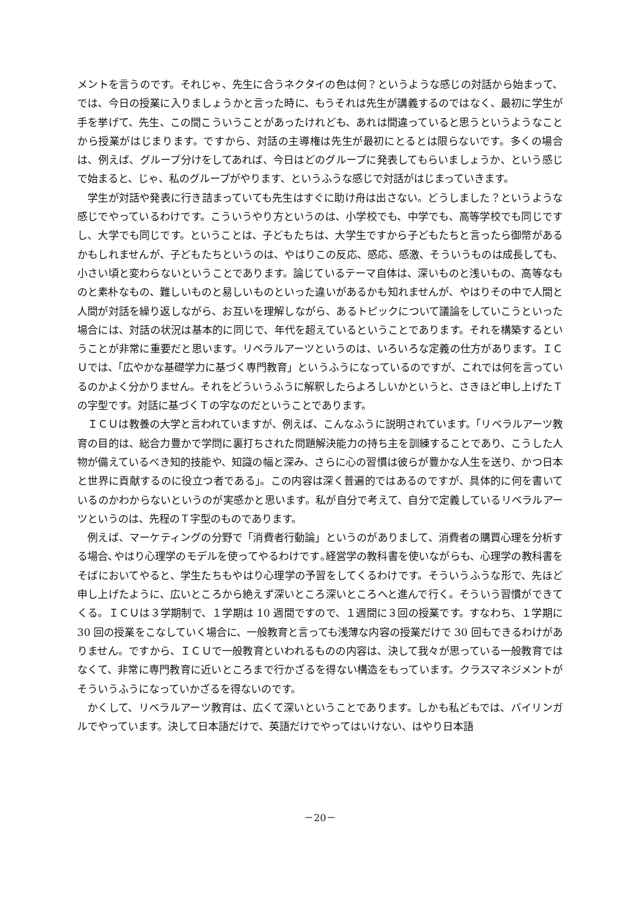メントを言うのです。それじゃ、先生に合うネクタイの色は何？というような感じの対話から始まって、では、今日の授業に入りましょうかと言った時に、もうそれは先生が講義するのではなく、最初に学生が手を挙げて、先生、この間こういうことがあったけれども、あれは間違っていると思うというようなことから授業がはじまります。ですから、対話の主導権は先生が最初にとるとは限らないです。多くの場合は、例えば、グループ分けをしてあれば、今日はどのグループに発表してもらいましょうか、という感じで始まると、じゃ、私のグループがやります、というふうな感じで対話がはじまっていきます。
学生が対話や発表に行き詰まっていても先生はすぐに助け舟は出さない。どうしました？というような感じでやっているわけです。こういうやり方というのは、小学校でも、中学でも、高等学校でも同じですし、大学でも同じです。ということは、子どもたちは、大学生ですから子どもたちと言ったら御幣があるかもしれませんが、子どもたちというのは、やはりこの反応、感応、感激、そういうものは成長しても、小さい頃と変わらないということであります。論じているテーマ自体は、深いものと浅いもの、高等なものと素朴なもの、難しいものと易しいものといった違いがあるかも知れませんが、やはりその中で人間と人間が対話を繰り返しながら、お互いを理解しながら、あるトピックについて議論をしていこうといった場合には、対話の状況は基本的に同じで、年代を超えているということであります。それを構築するということが非常に重要だと思います。リベラルアーツというのは、いろいろな定義の仕方があります。ＩＣＵでは、「広やかな基礎学力に基づく専門教育」というふうになっているのですが、これでは何を言っているのかよく分かりません。それをどういうふうに解釈したらよろしいかというと、さきほど申し上げたＴの字型です。対話に基づくＴの字なのだということであります。
ＩＣＵは教養の大学と言われていますが、例えば、こんなふうに説明されています。「リベラルアーツ教育の目的は、総合力豊かで学問に裏打ちされた問題解決能力の持ち主を訓練することであり、こうした人物が備えているべき知的技能や、知識の幅と深み、さらに心の習慣は彼らが豊かな人生を送り、かつ日本と世界に貢献するのに役立つ者である」。この内容は深く普遍的ではあるのですが、具体的に何を書いているのかわからないというのが実感かと思います。私が自分で考えて、自分で定義しているリベラルアーツというのは、先程のＴ字型のものであります。
例えば、マーケティングの分野で「消費者行動論」というのがありまして、消費者の購買心理を分析する場合､やはり心理学のモデルを使ってやるわけです｡経営学の教科書を使いながらも、心理学の教科書をそばにおいてやると、学生たちもやはり心理学の予習をしてくるわけです。そういうふうな形で、先ほど申し上げたように、広いところから絶えず深いところ深いところへと進んで行く。そういう習慣ができてくる。ＩＣＵは３学期制で、１学期は 10 週間ですので、１週間に３回の授業です。すなわち、１学期に 30 回の授業をこなしていく場合に、一般教育と言っても浅薄な内容の授業だけで 30 回もできるわけがありません。ですから、ＩＣＵで一般教育といわれるものの内容は、決して我々が思っている一般教育ではなくて、非常に専門教育に近いところまで行かざるを得ない構造をもっています。クラスマネジメントがそういうふうになっていかざるを得ないのです。
かくして、リベラルアーツ教育は、広くて深いということであります。しかも私どもでは、バイリンガルでやっています。決して日本語だけで、英語だけでやってはいけない、はやり日本語
－20－